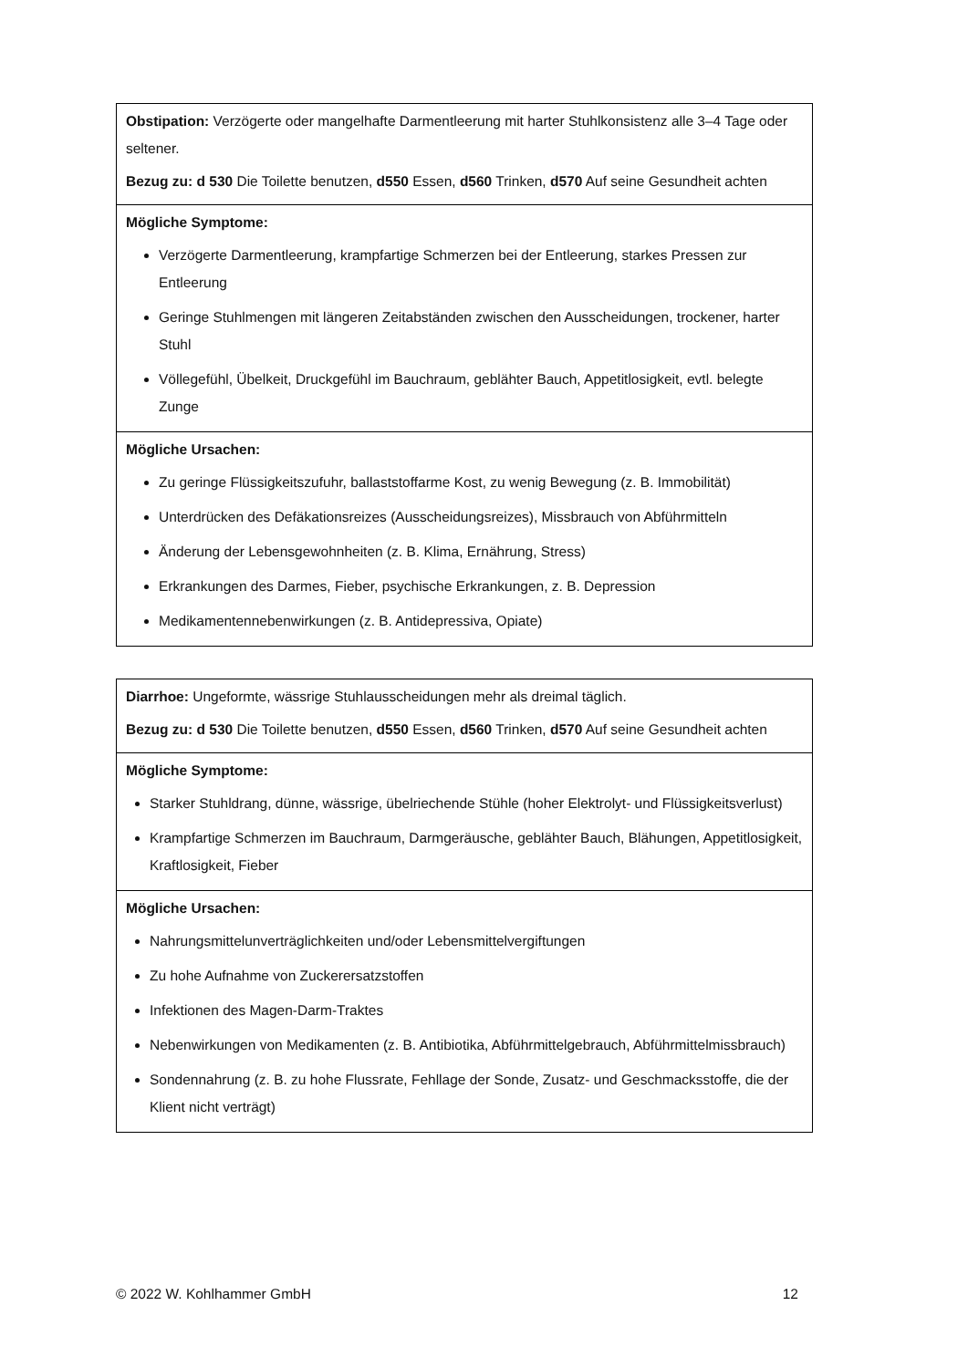| Obstipation: Verzögerte oder mangelhafte Darmentleerung mit harter Stuhlkonsistenz alle 3–4 Tage oder seltener. Bezug zu: d 530 Die Toilette benutzen, d550 Essen, d560 Trinken, d570 Auf seine Gesundheit achten |
| Mögliche Symptome: Verzögerte Darmentleerung, krampfartige Schmerzen bei der Entleerung, starkes Pressen zur Entleerung Geringe Stuhlmengen mit längeren Zeitabständen zwischen den Ausscheidungen, trockener, harter Stuhl Völlegefühl, Übelkeit, Druckgefühl im Bauchraum, geblähter Bauch, Appetitlosigkeit, evtl. belegte Zunge |
| Mögliche Ursachen: Zu geringe Flüssigkeitszufuhr, ballaststoffarme Kost, zu wenig Bewegung (z. B. Immobilität) Unterdrücken des Defäkationsreizes (Ausscheidungsreizes), Missbrauch von Abführmitteln Änderung der Lebensgewohnheiten (z. B. Klima, Ernährung, Stress) Erkrankungen des Darmes, Fieber, psychische Erkrankungen, z. B. Depression Medikamentennebenwirkungen (z. B. Antidepressiva, Opiate) |
| Diarrhoe: Ungeformte, wässrige Stuhlausscheidungen mehr als dreimal täglich. Bezug zu: d 530 Die Toilette benutzen, d550 Essen, d560 Trinken, d570 Auf seine Gesundheit achten |
| Mögliche Symptome: Starker Stuhldrang, dünne, wässrige, übelriechende Stühle (hoher Elektrolyt- und Flüssigkeitsverlust) Krampfartige Schmerzen im Bauchraum, Darmgeräusche, geblähter Bauch, Blähungen, Appetitlosigkeit, Kraftlosigkeit, Fieber |
| Mögliche Ursachen: Nahrungsmittelunverträglichkeiten und/oder Lebensmittelvergiftungen Zu hohe Aufnahme von Zuckerersatzstoffen Infektionen des Magen-Darm-Traktes Nebenwirkungen von Medikamenten (z. B. Antibiotika, Abführmittelgebrauch, Abführmittelmissbrauch) Sondennahrung (z. B. zu hohe Flussrate, Fehllage der Sonde, Zusatz- und Geschmacksstoffe, die der Klient nicht verträgt) |
© 2022 W. Kohlhammer GmbH 12